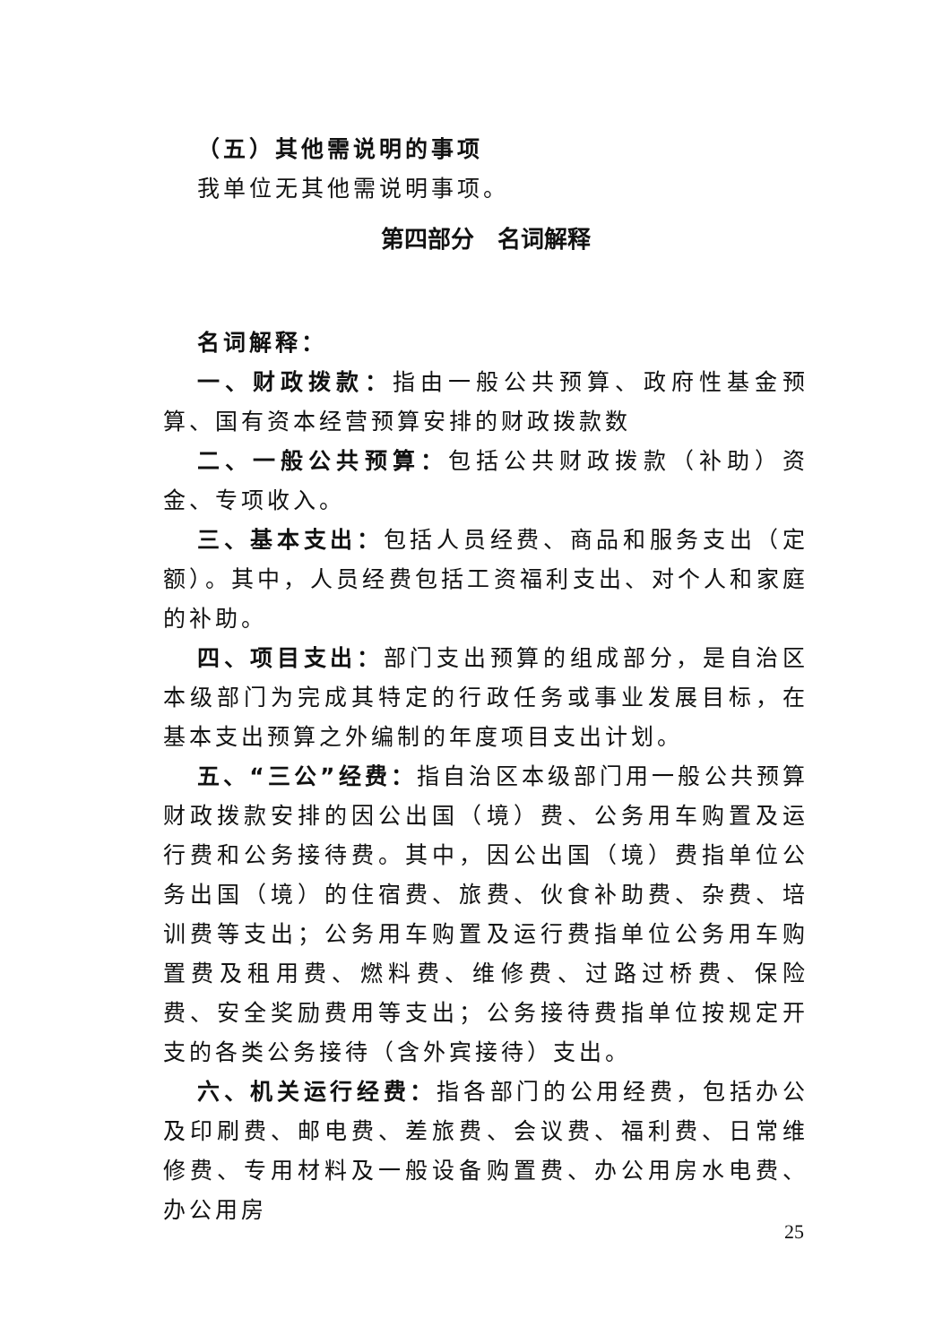（五）其他需说明的事项
我单位无其他需说明事项。
第四部分　名词解释
名词解释：
一、财政拨款：指由一般公共预算、政府性基金预算、国有资本经营预算安排的财政拨款数
二、一般公共预算：包括公共财政拨款（补助）资金、专项收入。
三、基本支出：包括人员经费、商品和服务支出（定额）。其中，人员经费包括工资福利支出、对个人和家庭的补助。
四、项目支出：部门支出预算的组成部分，是自治区本级部门为完成其特定的行政任务或事业发展目标，在基本支出预算之外编制的年度项目支出计划。
五、“三公”经费：指自治区本级部门用一般公共预算财政拨款安排的因公出国（境）费、公务用车购置及运行费和公务接待费。其中，因公出国（境）费指单位公务出国（境）的住宿费、旅费、伙食补助费、杂费、培训费等支出；公务用车购置及运行费指单位公务用车购置费及租用费、燃料费、维修费、过路过桥费、保险费、安全奖励费用等支出；公务接待费指单位按规定开支的各类公务接待（含外宾接待）支出。
六、机关运行经费：指各部门的公用经费，包括办公及印刷费、邮电费、差旅费、会议费、福利费、日常维修费、专用材料及一般设备购置费、办公用房水电费、办公用房
25